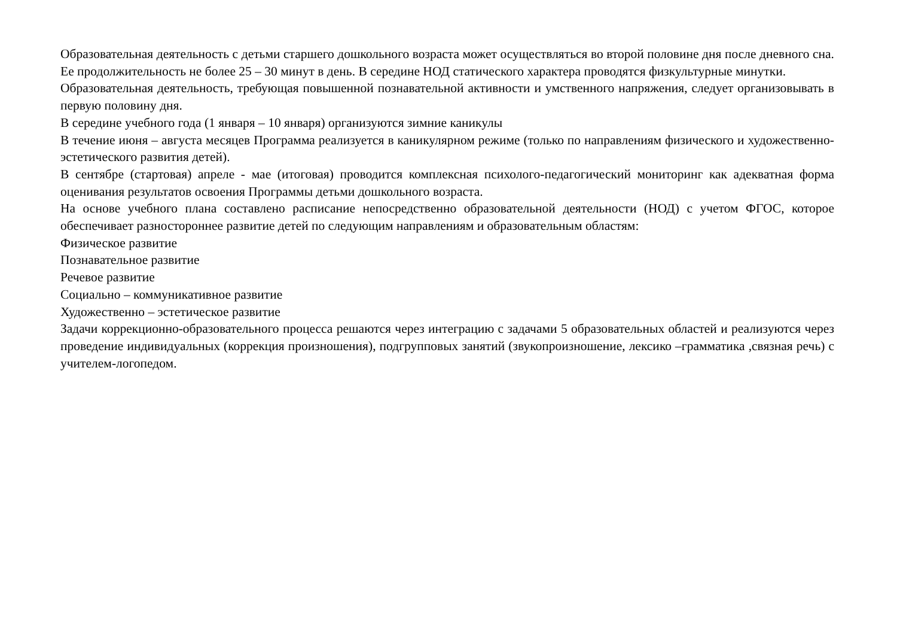Образовательная деятельность с детьми старшего дошкольного возраста может осуществляться во второй половине дня после дневного сна. Ее продолжительность не более 25 – 30 минут в день. В середине НОД статического характера проводятся физкультурные минутки.
Образовательная деятельность, требующая повышенной познавательной активности и умственного напряжения, следует организовывать в первую половину дня.
В середине учебного года (1 января – 10 января) организуются зимние каникулы
В течение июня – августа месяцев Программа реализуется в каникулярном режиме (только по направлениям физического и художественно-эстетического развития детей).
В сентябре (стартовая) апреле - мае (итоговая) проводится комплексная психолого-педагогический мониторинг как адекватная форма оценивания результатов освоения Программы детьми дошкольного возраста.
На основе учебного плана составлено расписание непосредственно образовательной деятельности (НОД) с учетом ФГОС, которое обеспечивает разностороннее развитие детей по следующим направлениям и образовательным областям:
Физическое развитие
Познавательное развитие
Речевое развитие
Социально – коммуникативное развитие
Художественно – эстетическое развитие
Задачи коррекционно-образовательного процесса решаются через интеграцию с задачами 5 образовательных областей и реализуются через проведение индивидуальных (коррекция произношения), подгрупповых занятий (звукопроизношение, лексико –грамматика ,связная речь) с учителем-логопедом.